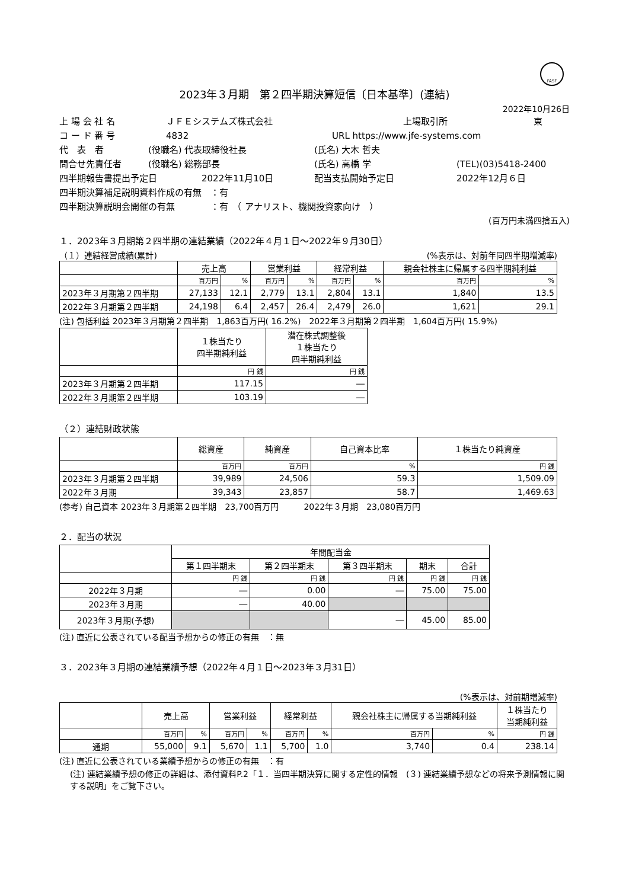FASF
2023年３月期　第２四半期決算短信〔日本基準〕(連結)
2022年10月26日
上 場 会 社 名 ＪＦＥシステムズ株式会社 上場取引所 東
コ ー ド 番 号 4832 URL https://www.jfe-systems.com
代　表　者 (役職名) 代表取締役社長 (氏名) 大木 哲夫
問合せ先責任者 (役職名) 総務部長 (氏名) 高橋 学 (TEL)(03)5418-2400
四半期報告書提出予定日 2022年11月10日 配当支払開始予定日 2022年12月６日
四半期決算補足説明資料作成の有無　：有
四半期決算説明会開催の有無　　　　：有　（ アナリスト、機関投資家向け　）
(百万円未満四捨五入)
１．2023年３月期第２四半期の連結業績（2022年４月１日～2022年９月30日）
（１）連結経営成績(累計) (%表示は、対前年同四半期増減率)
| | 売上高 | | 営業利益 | | 経常利益 | | 親会社株主に帰属する四半期純利益 | |
| --- | --- | --- | --- | --- | --- | --- | --- | --- |
| | 百万円 | % | 百万円 | % | 百万円 | % | 百万円 | % |
| 2023年３月期第２四半期 | 27,133 | 12.1 | 2,779 | 13.1 | 2,804 | 13.1 | 1,840 | 13.5 |
| 2022年３月期第２四半期 | 24,198 | 6.4 | 2,457 | 26.4 | 2,479 | 26.0 | 1,621 | 29.1 |
(注) 包括利益 2023年３月期第２四半期　1,863百万円( 16.2%)　2022年３月期第２四半期　1,604百万円( 15.9%)
| | １株当たり 四半期純利益 | 潜在株式調整後 １株当たり 四半期純利益 |
| --- | --- | --- |
| | 円 銭 | 円 銭 |
| 2023年３月期第２四半期 | 117.15 | ― |
| 2022年３月期第２四半期 | 103.19 | ― |
（２）連結財政状態
| | 総資産 | 純資産 | 自己資本比率 | １株当たり純資産 |
| --- | --- | --- | --- | --- |
| | 百万円 | 百万円 | % | 円 銭 |
| 2023年３月期第２四半期 | 39,989 | 24,506 | 59.3 | 1,509.09 |
| 2022年３月期 | 39,343 | 23,857 | 58.7 | 1,469.63 |
(参考) 自己資本 2023年３月期第２四半期　23,700百万円　　　2022年３月期　23,080百万円
２．配当の状況
| | 年間配当金 | | | | |
| --- | --- | --- | --- | --- | --- |
| | 第１四半期末 | 第２四半期末 | 第３四半期末 | 期末 | 合計 |
| | 円 銭 | 円 銭 | 円 銭 | 円 銭 | 円 銭 |
| 2022年３月期 | ― | 0.00 | ― | 75.00 | 75.00 |
| 2023年３月期 | ― | 40.00 | | | |
| 2023年３月期(予想) | | | ― | 45.00 | 85.00 |
(注) 直近に公表されている配当予想からの修正の有無　：無
３．2023年３月期の連結業績予想（2022年４月１日～2023年３月31日）
(%表示は、対前期増減率)
| | 売上高 | | 営業利益 | | 経常利益 | | 親会社株主に帰属する当期純利益 | | １株当たり 当期純利益 |
| --- | --- | --- | --- | --- | --- | --- | --- | --- | --- |
| | 百万円 | % | 百万円 | % | 百万円 | % | 百万円 | % | 円 銭 |
| 通期 | 55,000 | 9.1 | 5,670 | 1.1 | 5,700 | 1.0 | 3,740 | 0.4 | 238.14 |
(注) 直近に公表されている業績予想からの修正の有無　：有
(注) 連結業績予想の修正の詳細は、添付資料P.2「１．当四半期決算に関する定性的情報　(３) 連結業績予想などの将来予測情報に関する説明」をご覧下さい。